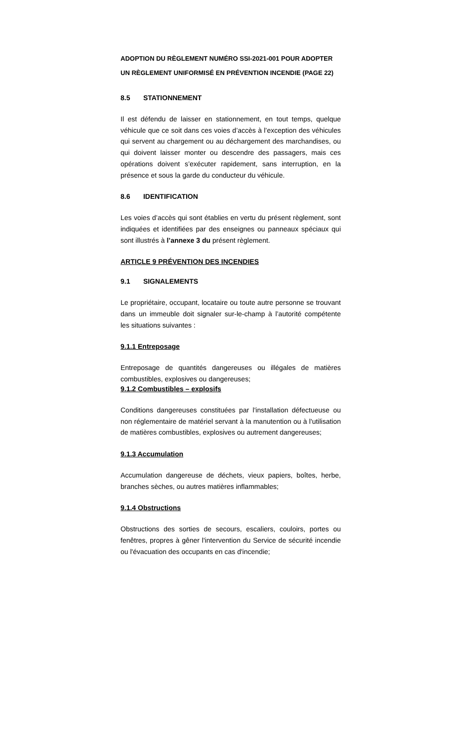ADOPTION DU RÈGLEMENT NUMÉRO SSI-2021-001 POUR ADOPTER UN RÈGLEMENT UNIFORMISÉ EN PRÉVENTION INCENDIE (PAGE 22)
8.5 STATIONNEMENT
Il est défendu de laisser en stationnement, en tout temps, quelque véhicule que ce soit dans ces voies d’accès à l’exception des véhicules qui servent au chargement ou au déchargement des marchandises, ou qui doivent laisser monter ou descendre des passagers, mais ces opérations doivent s’exécuter rapidement, sans interruption, en la présence et sous la garde du conducteur du véhicule.
8.6 IDENTIFICATION
Les voies d’accès qui sont établies en vertu du présent règlement, sont indiquées et identifiées par des enseignes ou panneaux spéciaux qui sont illustrés à l’annexe 3 du présent règlement.
ARTICLE 9 PRÉVENTION DES INCENDIES
9.1 SIGNALEMENTS
Le propriétaire, occupant, locataire ou toute autre personne se trouvant dans un immeuble doit signaler sur-le-champ à l’autorité compétente les situations suivantes :
9.1.1 Entreposage
Entreposage de quantités dangereuses ou illégales de matières combustibles, explosives ou dangereuses;
9.1.2 Combustibles – explosifs
Conditions dangereuses constituées par l'installation défectueuse ou non réglementaire de matériel servant à la manutention ou à l'utilisation de matières combustibles, explosives ou autrement dangereuses;
9.1.3 Accumulation
Accumulation dangereuse de déchets, vieux papiers, boîtes, herbe, branches sèches, ou autres matières inflammables;
9.1.4 Obstructions
Obstructions des sorties de secours, escaliers, couloirs, portes ou fenêtres, propres à gêner l'intervention du Service de sécurité incendie ou l'évacuation des occupants en cas d'incendie;